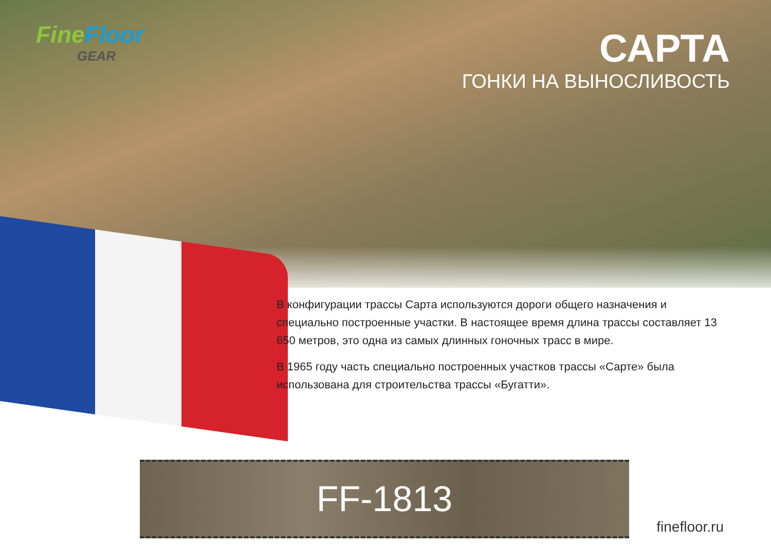FineFloor
GEAR
САРТА
ГОНКИ НА ВЫНОСЛИВОСТЬ
В конфигурации трассы Сарта используются дороги общего назначения и специально построенные участки. В настоящее время длина трассы составляет 13 650 метров, это одна из самых длинных гоночных трасс в мире.
В 1965 году часть специально построенных участков трассы «Сарте» была использована для строительства трассы «Бугатти».
FF-1813
finefloor.ru